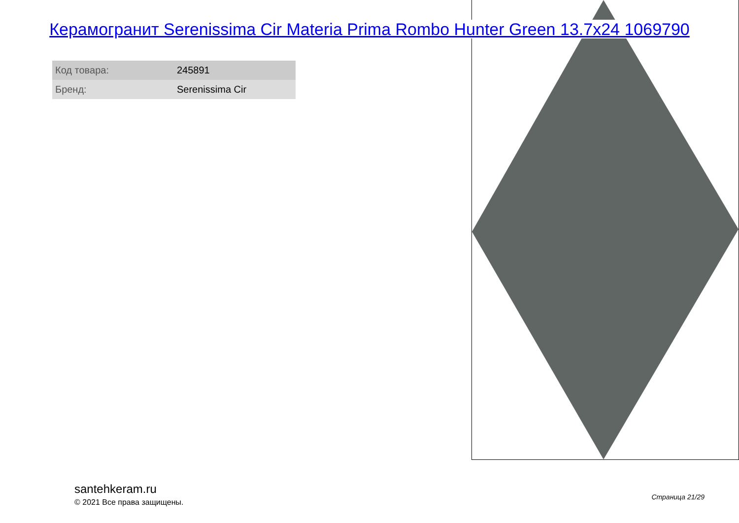Керамогранит Serenissima Cir Materia Prima Rombo Hunter Green 13.7x24 1069790
| Код товара: | 245891 |
| Бренд: | Serenissima Cir |
santehkeram.ru
© 2021 Все права защищены.
Страница 21/29